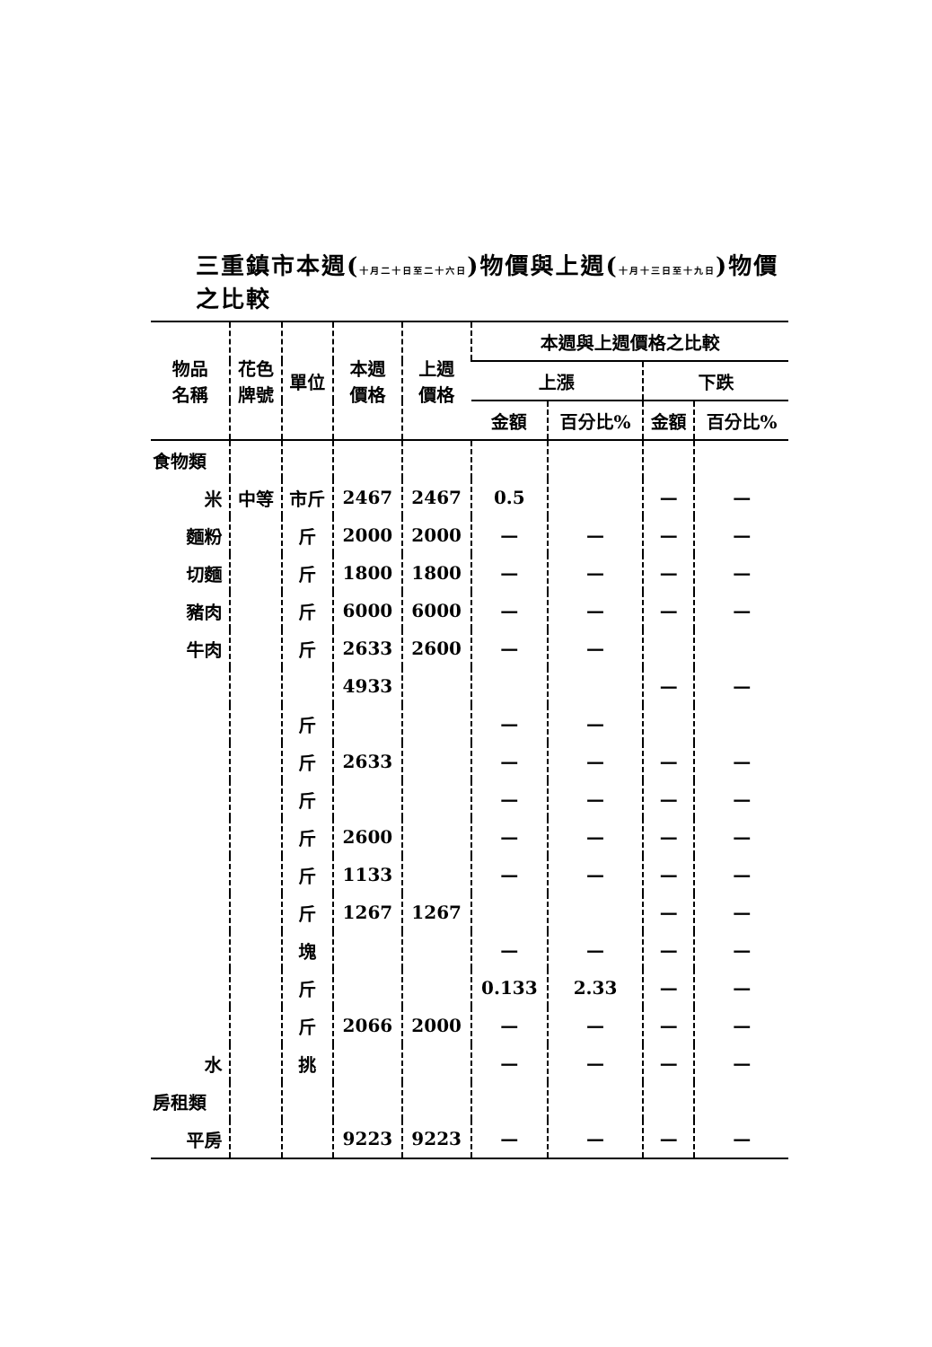三重鎮市本週(十月二十日至二十六日)物價與上週(十月十三日至十九日)物價之比較
| 物品 名稱 | 花色 牌號 | 單位 | 本週 價格 | 上週 價格 | 本週與上週價格之比較 | | | |
| --- | --- | --- | --- | --- | --- | --- | --- | --- |
| | | | | | 上漲 | | 下跌 | |
| | | | | | 金額 | 百分比% | 金額 | 百分比% |
| 食物類 | | | | | | | | |
| 米 | 中等 | 市斤 | 2467 | 2467 | 0.5 | | — | — |
| 麵粉 | | 斤 | 2000 | 2000 | — | — | — | — |
| 切麵 | | 斤 | 1800 | 1800 | — | — | — | — |
| 豬肉 | | 斤 | 6000 | 6000 | — | — | — | — |
| 牛肉 | | 斤 | 2633 | 2600 | — | — | | |
| | | | 4933 | | | | — | — |
| | | 斤 | | | — | — | | |
| | | 斤 | 2633 | | — | — | — | — |
| | | 斤 | | | — | — | — | — |
| | | 斤 | 2600 | | — | — | — | — |
| | | 斤 | 1133 | | — | — | — | — |
| | | 斤 | 1267 | 1267 | | | — | — |
| | | 塊 | | | — | — | — | — |
| | | 斤 | | | 0.133 | 2.33 | — | — |
| | | 斤 | 2066 | 2000 | — | — | — | — |
| 水 | | 挑 | | | — | — | — | — |
| 房租類 | | | | | | | | |
| 平房 | | | 9223 | 9223 | — | — | — | — |